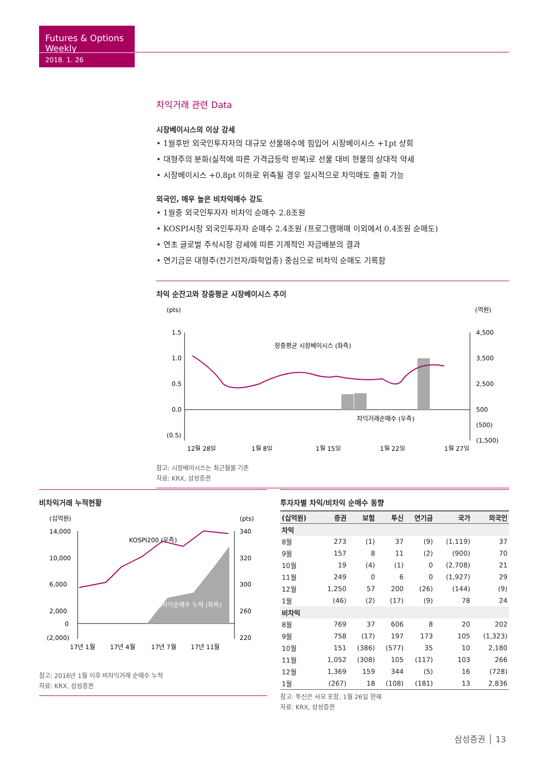Futures & Options Weekly
2018. 1. 26
차익거래 관련 Data
시장베이시스의 이상 강세
• 1월후반 외국인투자자의 대규모 선물매수에 힘입어 시장베이시스 +1pt 상회
• 대형주의 분화(실적에 따른 가격급등락 반복)로 선물 대비 현물의 상대적 약세
• 시장베이시스 +0.8pt 이하로 위축될 경우 일시적으로 차익매도 출회 가능
외국인, 매우 높은 비차익매수 강도
• 1월중 외국인투자자 비차익 순매수 2.8조원
• KOSPI시장 외국인투자자 순매수 2.4조원 (프로그램매매 이외에서 0.4조원 순매도)
• 연초 글로벌 주식시장 강세에 따른 기계적인 자금배분의 결과
• 연기금은 대형주(전기전자/화학업종) 중심으로 비차익 순매도 기록함
차익 순잔고와 장중평균 시장베이시스 추이
(pts)
(억원)
1.5
1.0
0.5
0.0
(0.5)
4,500
3,500
2,500
500
(500)
(1,500)
장중평균 시장베이시스 (좌측)
차익거래순매수 (우측)
12월 28일
1월 8일
1월 15일
1월 22일
1월 27일
참고: 시장베이시스는 최근월물 기준
자료: KRX, 삼성증권
비차익거래 누적현황
(십억원)
(pts)
14,000
10,000
6,000
2,000
0
(2,000)
340
320
300
260
220
KOSPI200 (우측)
비차익순매수 누적 (좌측)
17년 1월
17년 4월
17년 7월
17년 11월
참고: 2016년 1월 이후 비차익거래 순매수 누적
자료: KRX, 삼성증권
투자자별 차익/비차익 순매수 동향
| (십억원) | 증권 | 보험 | 투신 | 연기금 | 국가 | 외국인 |
| --- | --- | --- | --- | --- | --- | --- |
| 차익 | | | | | | |
| 8월 | 273 | (1) | 37 | (9) | (1,119) | 37 |
| 9월 | 157 | 8 | 11 | (2) | (900) | 70 |
| 10월 | 19 | (4) | (1) | 0 | (2,708) | 21 |
| 11월 | 249 | 0 | 6 | 0 | (1,927) | 29 |
| 12월 | 1,250 | 57 | 200 | (26) | (144) | (9) |
| 1월 | (46) | (2) | (17) | (9) | 78 | 24 |
| 비차익 | | | | | | |
| 8월 | 769 | 37 | 606 | 8 | 20 | 202 |
| 9월 | 758 | (17) | 197 | 173 | 105 | (1,323) |
| 10월 | 151 | (386) | (577) | 35 | 10 | 2,180 |
| 11월 | 1,052 | (308) | 105 | (117) | 103 | 266 |
| 12월 | 1,369 | 159 | 344 | (5) | 16 | (728) |
| 1월 | (267) | 18 | (108) | (181) | 13 | 2,836 |
참고: 투신은 사모 포함, 1월 26일 현재
자료: KRX, 삼성증권
삼성증권 │ 13